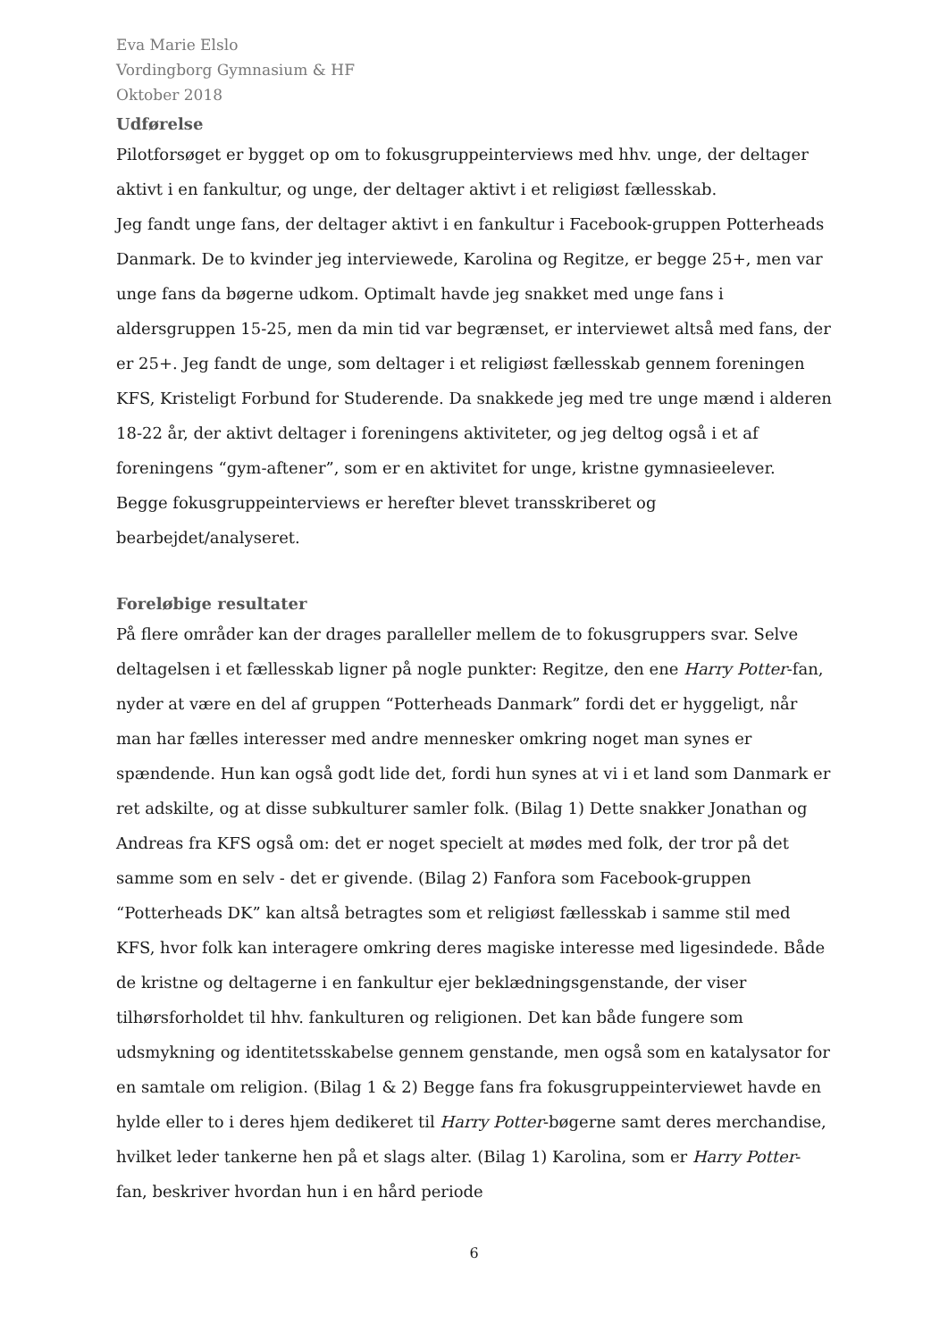Eva Marie Elslo
Vordingborg Gymnasium & HF
Oktober 2018
Udførelse
Pilotforsøget er bygget op om to fokusgruppeinterviews med hhv. unge, der deltager aktivt i en fankultur, og unge, der deltager aktivt i et religiøst fællesskab.
Jeg fandt unge fans, der deltager aktivt i en fankultur i Facebook-gruppen Potterheads Danmark. De to kvinder jeg interviewede, Karolina og Regitze, er begge 25+, men var unge fans da bøgerne udkom. Optimalt havde jeg snakket med unge fans i aldersgruppen 15-25, men da min tid var begrænset, er interviewet altså med fans, der er 25+. Jeg fandt de unge, som deltager i et religiøst fællesskab gennem foreningen KFS, Kristeligt Forbund for Studerende. Da snakkede jeg med tre unge mænd i alderen 18-22 år, der aktivt deltager i foreningens aktiviteter, og jeg deltog også i et af foreningens “gym-aftener”, som er en aktivitet for unge, kristne gymnasieelever. Begge fokusgruppeinterviews er herefter blevet transskriberet og bearbejdet/analyseret.
Foreløbige resultater
På flere områder kan der drages paralleller mellem de to fokusgruppers svar. Selve deltagelsen i et fællesskab ligner på nogle punkter: Regitze, den ene Harry Potter-fan, nyder at være en del af gruppen “Potterheads Danmark” fordi det er hyggeligt, når man har fælles interesser med andre mennesker omkring noget man synes er spændende. Hun kan også godt lide det, fordi hun synes at vi i et land som Danmark er ret adskilte, og at disse subkulturer samler folk. (Bilag 1) Dette snakker Jonathan og Andreas fra KFS også om: det er noget specielt at mødes med folk, der tror på det samme som en selv - det er givende. (Bilag 2) Fanfora som Facebook-gruppen “Potterheads DK” kan altså betragtes som et religiøst fællesskab i samme stil med KFS, hvor folk kan interagere omkring deres magiske interesse med ligesindede. Både de kristne og deltagerne i en fankultur ejer beklædningsgenstande, der viser tilhørsforholdet til hhv. fankulturen og religionen. Det kan både fungere som udsmykning og identitetsskabelse gennem genstande, men også som en katalysator for en samtale om religion. (Bilag 1 & 2) Begge fans fra fokusgruppeinterviewet havde en hylde eller to i deres hjem dedikeret til Harry Potter-bøgerne samt deres merchandise, hvilket leder tankerne hen på et slags alter. (Bilag 1) Karolina, som er Harry Potter-fan, beskriver hvordan hun i en hård periode
6